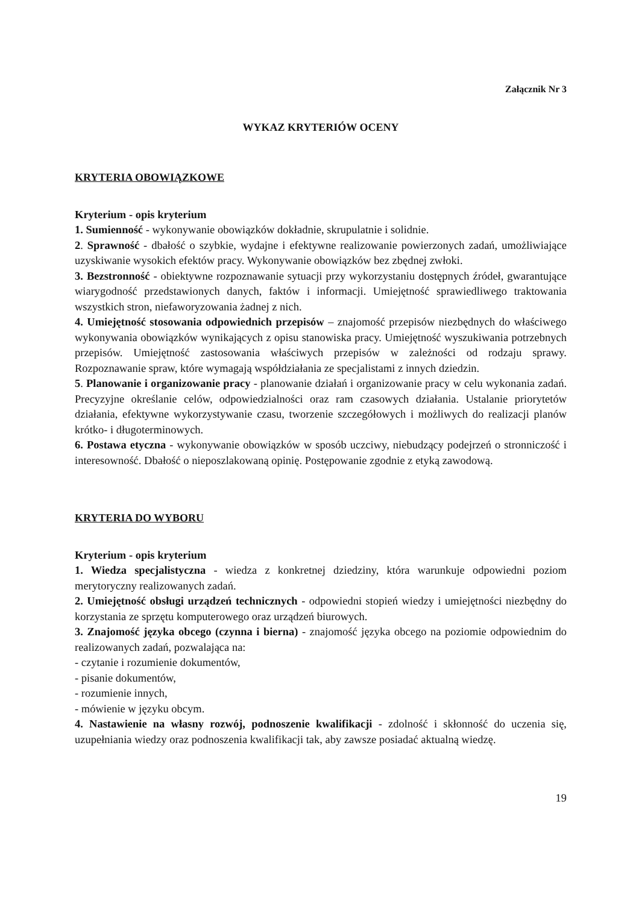Załącznik Nr 3
WYKAZ KRYTERIÓW OCENY
KRYTERIA OBOWIĄZKOWE
Kryterium - opis kryterium
1. Sumienność - wykonywanie obowiązków dokładnie, skrupulatnie i solidnie.
2. Sprawność - dbałość o szybkie, wydajne i efektywne realizowanie powierzonych zadań, umożliwiające uzyskiwanie wysokich efektów pracy. Wykonywanie obowiązków bez zbędnej zwłoki.
3. Bezstronność - obiektywne rozpoznawanie sytuacji przy wykorzystaniu dostępnych źródeł, gwarantujące wiarygodność przedstawionych danych, faktów i informacji. Umiejętność sprawiedliwego traktowania wszystkich stron, niefaworyzowania żadnej z nich.
4. Umiejętność stosowania odpowiednich przepisów – znajomość przepisów niezbędnych do właściwego wykonywania obowiązków wynikających z opisu stanowiska pracy. Umiejętność wyszukiwania potrzebnych przepisów. Umiejętność zastosowania właściwych przepisów w zależności od rodzaju sprawy. Rozpoznawanie spraw, które wymagają współdziałania ze specjalistami z innych dziedzin.
5. Planowanie i organizowanie pracy - planowanie działań i organizowanie pracy w celu wykonania zadań. Precyzyjne określanie celów, odpowiedzialności oraz ram czasowych działania. Ustalanie priorytetów działania, efektywne wykorzystywanie czasu, tworzenie szczegółowych i możliwych do realizacji planów krótko- i długoterminowych.
6. Postawa etyczna - wykonywanie obowiązków w sposób uczciwy, niebudzący podejrzeń o stronniczość i interesowność. Dbałość o nieposzlakowaną opinię. Postępowanie zgodnie z etyką zawodową.
KRYTERIA DO WYBORU
Kryterium - opis kryterium
1. Wiedza specjalistyczna - wiedza z konkretnej dziedziny, która warunkuje odpowiedni poziom merytoryczny realizowanych zadań.
2. Umiejętność obsługi urządzeń technicznych - odpowiedni stopień wiedzy i umiejętności niezbędny do korzystania ze sprzętu komputerowego oraz urządzeń biurowych.
3. Znajomość języka obcego (czynna i bierna) - znajomość języka obcego na poziomie odpowiednim do realizowanych zadań, pozwalająca na:
- czytanie i rozumienie dokumentów,
- pisanie dokumentów,
- rozumienie innych,
- mówienie w języku obcym.
4. Nastawienie na własny rozwój, podnoszenie kwalifikacji - zdolność i skłonność do uczenia się, uzupełniania wiedzy oraz podnoszenia kwalifikacji tak, aby zawsze posiadać aktualną wiedzę.
19